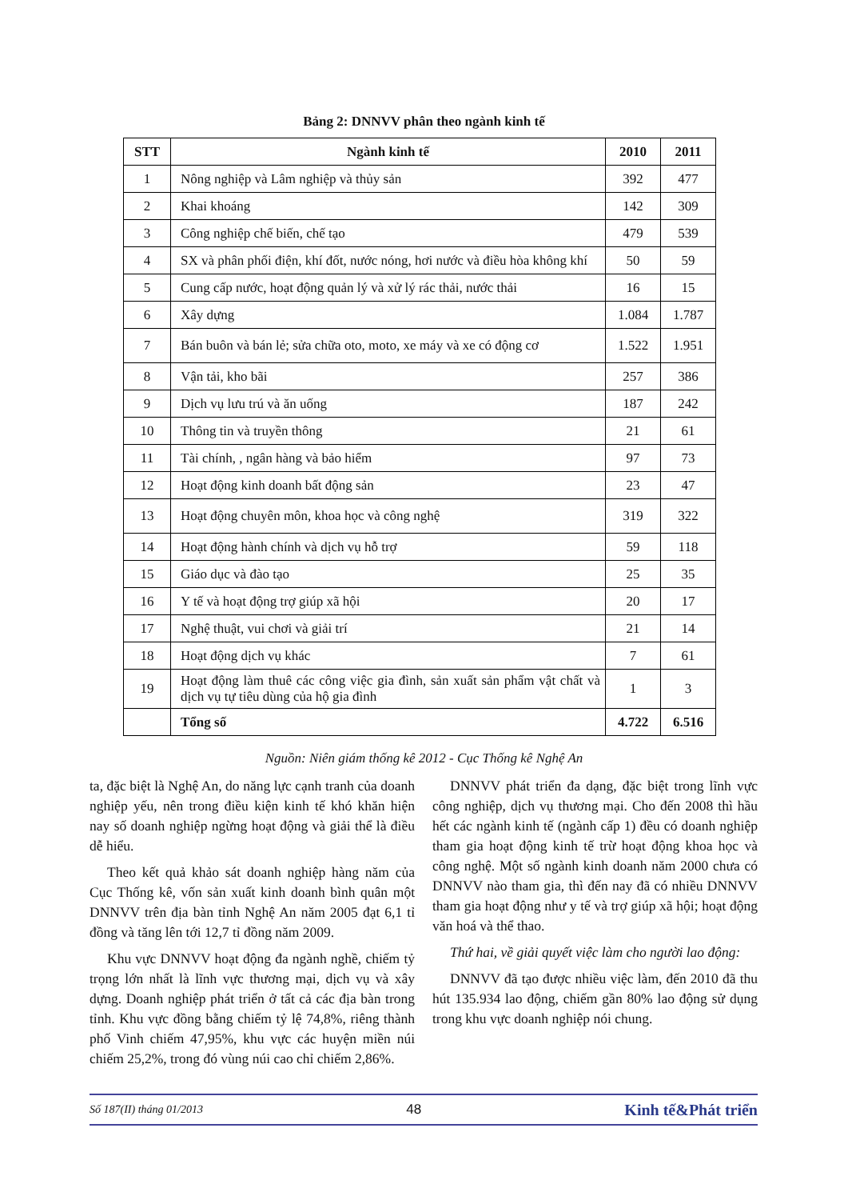Bảng 2: DNNVV phân theo ngành kinh tế
| STT | Ngành kinh tế | 2010 | 2011 |
| --- | --- | --- | --- |
| 1 | Nông nghiệp và Lâm nghiệp và thủy sản | 392 | 477 |
| 2 | Khai khoáng | 142 | 309 |
| 3 | Công nghiệp chế biến, chế tạo | 479 | 539 |
| 4 | SX và phân phối điện, khí đốt, nước nóng, hơi nước và điều hòa không khí | 50 | 59 |
| 5 | Cung cấp nước, hoạt động quản lý và xử lý rác thải, nước thải | 16 | 15 |
| 6 | Xây dựng | 1.084 | 1.787 |
| 7 | Bán buôn và bán lẻ; sửa chữa oto, moto, xe máy và xe có động cơ | 1.522 | 1.951 |
| 8 | Vận tải, kho bãi | 257 | 386 |
| 9 | Dịch vụ lưu trú và ăn uống | 187 | 242 |
| 10 | Thông tin và truyền thông | 21 | 61 |
| 11 | Tài chính, , ngân hàng và bảo hiểm | 97 | 73 |
| 12 | Hoạt động kinh doanh bất động sản | 23 | 47 |
| 13 | Hoạt động chuyên môn, khoa học và công nghệ | 319 | 322 |
| 14 | Hoạt động hành chính và dịch vụ hỗ trợ | 59 | 118 |
| 15 | Giáo dục và đào tạo | 25 | 35 |
| 16 | Y tế và hoạt động trợ giúp xã hội | 20 | 17 |
| 17 | Nghệ thuật, vui chơi và giải trí | 21 | 14 |
| 18 | Hoạt động dịch vụ khác | 7 | 61 |
| 19 | Hoạt động làm thuê các công việc gia đình, sản xuất sản phẩm vật chất và dịch vụ tự tiêu dùng của hộ gia đình | 1 | 3 |
| | Tổng số | 4.722 | 6.516 |
Nguồn: Niên giám thống kê 2012 - Cục Thống kê Nghệ An
ta, đặc biệt là Nghệ An, do năng lực cạnh tranh của doanh nghiệp yếu, nên trong điều kiện kinh tế khó khăn hiện nay số doanh nghiệp ngừng hoạt động và giải thể là điều dễ hiểu.
Theo kết quả khảo sát doanh nghiệp hàng năm của Cục Thống kê, vốn sản xuất kinh doanh bình quân một DNNVV trên địa bàn tỉnh Nghệ An năm 2005 đạt 6,1 tỉ đồng và tăng lên tới 12,7 tỉ đồng năm 2009.
Khu vực DNNVV hoạt động đa ngành nghề, chiếm tỷ trọng lớn nhất là lĩnh vực thương mại, dịch vụ và xây dựng. Doanh nghiệp phát triển ở tất cả các địa bàn trong tỉnh. Khu vực đồng bằng chiếm tỷ lệ 74,8%, riêng thành phố Vinh chiếm 47,95%, khu vực các huyện miền núi chiếm 25,2%, trong đó vùng núi cao chỉ chiếm 2,86%.
DNNVV phát triển đa dạng, đặc biệt trong lĩnh vực công nghiệp, dịch vụ thương mại. Cho đến 2008 thì hầu hết các ngành kinh tế (ngành cấp 1) đều có doanh nghiệp tham gia hoạt động kinh tế trừ hoạt động khoa học và công nghệ. Một số ngành kinh doanh năm 2000 chưa có DNNVV nào tham gia, thì đến nay đã có nhiều DNNVV tham gia hoạt động như y tế và trợ giúp xã hội; hoạt động văn hoá và thể thao.
Thứ hai, về giải quyết việc làm cho người lao động:
DNNVV đã tạo được nhiều việc làm, đến 2010 đã thu hút 135.934 lao động, chiếm gần 80% lao động sử dụng trong khu vực doanh nghiệp nói chung.
Số 187(II) tháng 01/2013 48 Kinh tế&Phát triển